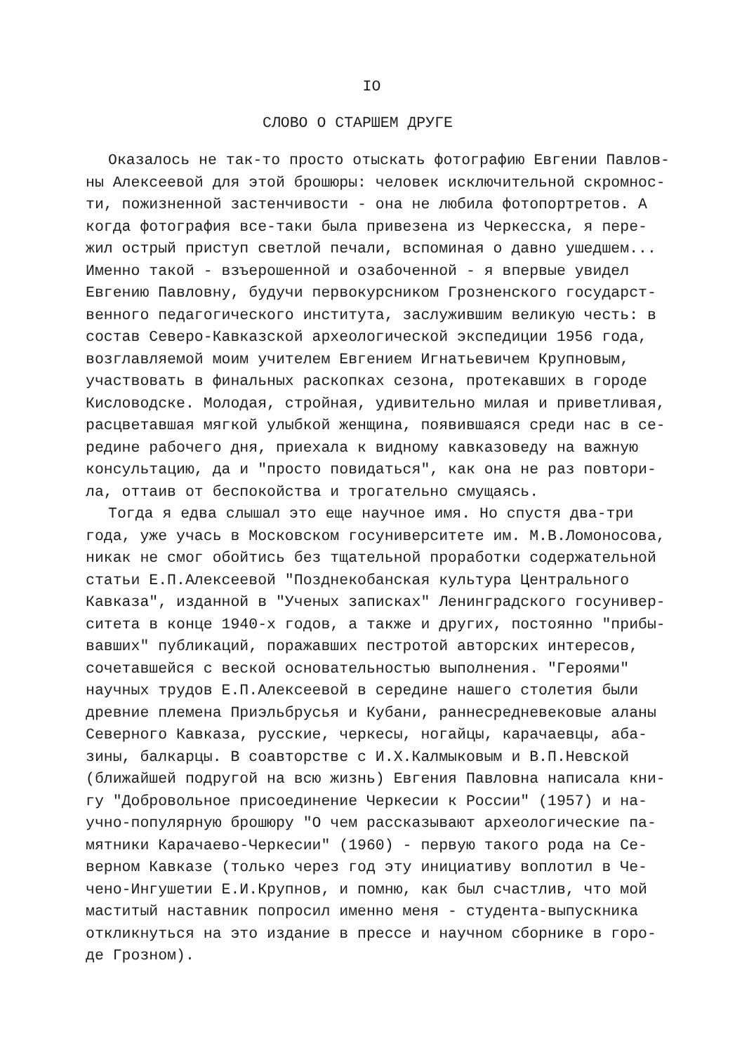IO
СЛОВО О СТАРШЕМ ДРУГЕ
Оказалось не так-то просто отыскать фотографию Евгении Павлов- ны Алексеевой для этой брошюры: человек исключительной скромнос- ти, пожизненной застенчивости - она не любила фотопортретов. А когда фотография все-таки была привезена из Черкесска, я пере- жил острый приступ светлой печали, вспоминая о давно ушедшем... Именно такой - взъерошенной и озабоченной - я впервые увидел Евгению Павловну, будучи первокурсником Грозненского государст- венного педагогического института, заслужившим великую честь: в состав Северо-Кавказской археологической экспедиции 1956 года, возглавляемой моим учителем Евгением Игнатьевичем Крупновым, участвовать в финальных раскопках сезона, протекавших в городе Кисловодске. Молодая, стройная, удивительно милая и приветливая, расцветавшая мягкой улыбкой женщина, появившаяся среди нас в се- редине рабочего дня, приехала к видному кавказоведу на важную консультацию, да и "просто повидаться", как она не раз повтори- ла, оттаив от беспокойства и трогательно смущаясь.
Тогда я едва слышал это еще научное имя. Но спустя два-три года, уже учась в Московском госуниверситете им. М.В.Ломоносова, никак не смог обойтись без тщательной проработки содержательной статьи Е.П.Алексеевой "Позднекобанская культура Центрального Кавказа", изданной в "Ученых записках" Ленинградского госунивер- ситета в конце 1940-х годов, а также и других, постоянно "прибы- вавших" публикаций, поражавших пестротой авторских интересов, сочетавшейся с веской основательностью выполнения. "Героями" научных трудов Е.П.Алексеевой в середине нашего столетия были древние племена Приэльбрусья и Кубани, раннесредневековые аланы Северного Кавказа, русские, черкесы, ногайцы, карачаевцы, аба- зины, балкарцы. В соавторстве с И.Х.Калмыковым и В.П.Невской (ближайшей подругой на всю жизнь) Евгения Павловна написала кни- гу "Добровольное присоединение Черкесии к России" (1957) и на- учно-популярную брошюру "О чем рассказывают археологические па- мятники Карачаево-Черкесии" (1960) - первую такого рода на Се- верном Кавказе (только через год эту инициативу воплотил в Че- чено-Ингушетии Е.И.Крупнов, и помню, как был счастлив, что мой маститый наставник попросил именно меня - студента-выпускника откликнуться на это издание в прессе и научном сборнике в горо- де Грозном).